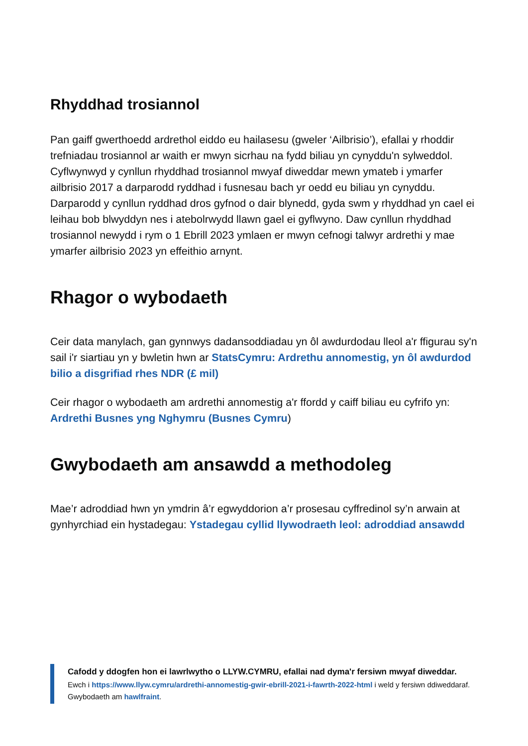Rhyddhad trosiannol
Pan gaiff gwerthoedd ardrethol eiddo eu hailasesu (gweler ‘Ailbrisio’), efallai y rhoddir trefniadau trosiannol ar waith er mwyn sicrhau na fydd biliau yn cynyddu'n sylweddol. Cyflwynwyd y cynllun rhyddhad trosiannol mwyaf diweddar mewn ymateb i ymarfer ailbrisio 2017 a darparodd ryddhad i fusnesau bach yr oedd eu biliau yn cynyddu. Darparodd y cynllun ryddhad dros gyfnod o dair blynedd, gyda swm y rhyddhad yn cael ei leihau bob blwyddyn nes i atebolrwydd llawn gael ei gyflwyno. Daw cynllun rhyddhad trosiannol newydd i rym o 1 Ebrill 2023 ymlaen er mwyn cefnogi talwyr ardrethi y mae ymarfer ailbrisio 2023 yn effeithio arnynt.
Rhagor o wybodaeth
Ceir data manylach, gan gynnwys dadansoddiadau yn ôl awdurdodau lleol a'r ffigurau sy'n sail i'r siartiau yn y bwletin hwn ar StatsCymru: Ardrethu annomestig, yn ôl awdurdod bilio a disgrifiad rhes NDR (£ mil)
Ceir rhagor o wybodaeth am ardrethi annomestig a'r ffordd y caiff biliau eu cyfrifo yn: Ardrethi Busnes yng Nghymru (Busnes Cymru)
Gwybodaeth am ansawdd a methodoleg
Mae’r adroddiad hwn yn ymdrin â’r egwyddorion a’r prosesau cyffredinol sy’n arwain at gynhyrchiad ein hystadegau: Ystadegau cyllid llywodraeth leol: adroddiad ansawdd
Cafodd y ddogfen hon ei lawrlwytho o LLYW.CYMRU, efallai nad dyma'r fersiwn mwyaf diweddar.
Ewch i https://www.llyw.cymru/ardrethi-annomestig-gwir-ebrill-2021-i-fawrth-2022-html i weld y fersiwn ddiweddaraf.
Gwybodaeth am hawlfraint.